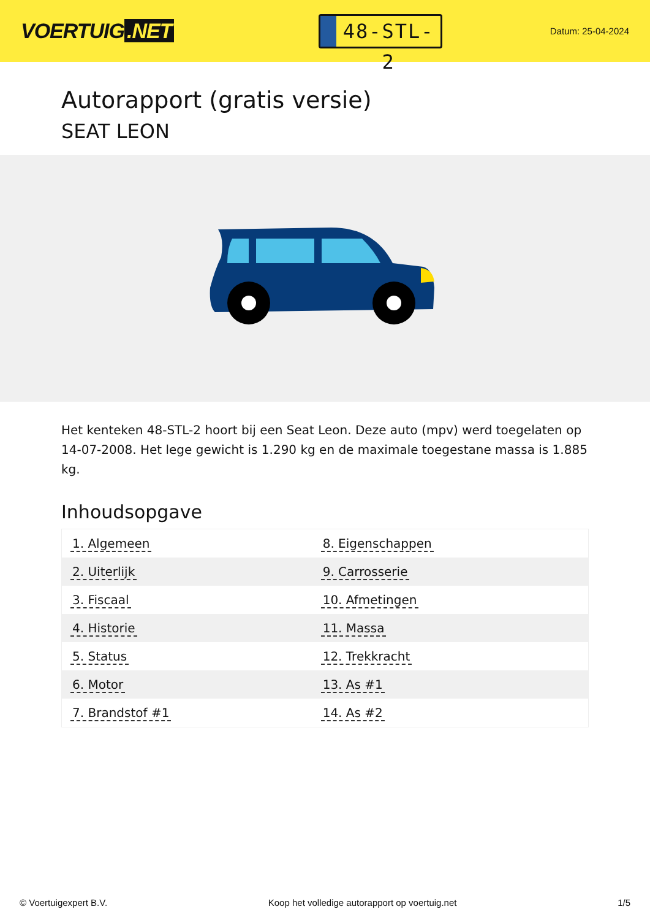VOERTUIG.NET
48-STL-2
Datum: 25-04-2024
Autorapport (gratis versie)
SEAT LEON
Het kenteken 48-STL-2 hoort bij een Seat Leon. Deze auto (mpv) werd toegelaten op 14-07-2008. Het lege gewicht is 1.290 kg en de maximale toegestane massa is 1.885 kg.
Inhoudsopgave
| 1. Algemeen | 8. Eigenschappen |
| 2. Uiterlijk | 9. Carrosserie |
| 3. Fiscaal | 10. Afmetingen |
| 4. Historie | 11. Massa |
| 5. Status | 12. Trekkracht |
| 6. Motor | 13. As #1 |
| 7. Brandstof #1 | 14. As #2 |
© Voertuigexpert B.V. Koop het volledige autorapport op voertuig.net 1/5